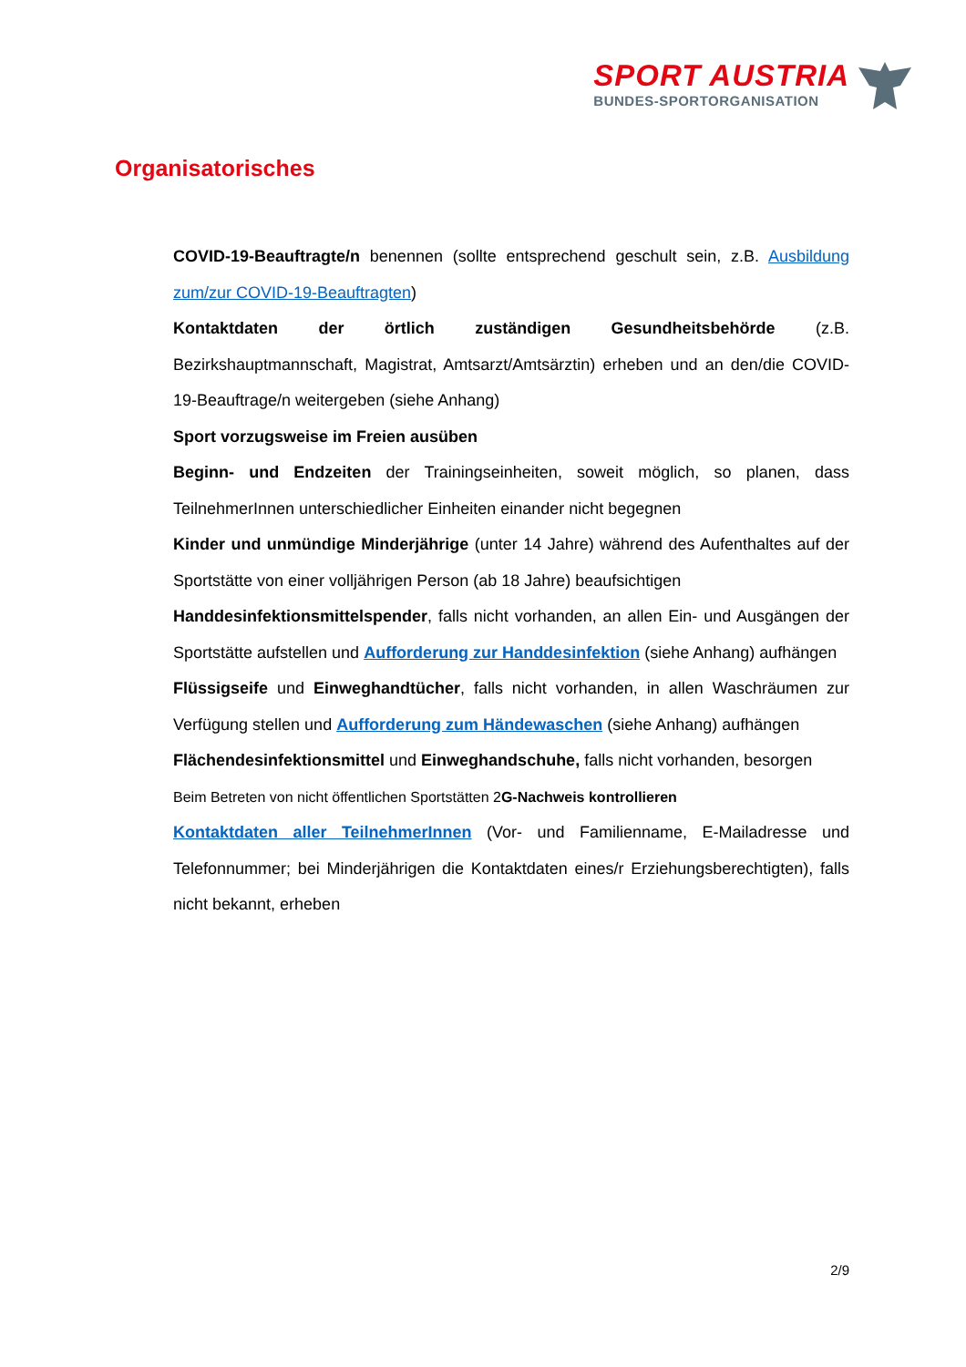SPORT AUSTRIA
BUNDES-SPORTORGANISATION
Organisatorisches
COVID-19-Beauftragte/n benennen (sollte entsprechend geschult sein, z.B. Ausbildung zum/zur COVID-19-Beauftragten)
Kontaktdaten der örtlich zuständigen Gesundheitsbehörde (z.B. Bezirkshauptmannschaft, Magistrat, Amtsarzt/Amtsärztin) erheben und an den/die COVID-19-Beauftrage/n weitergeben (siehe Anhang)
Sport vorzugsweise im Freien ausüben
Beginn- und Endzeiten der Trainingseinheiten, soweit möglich, so planen, dass TeilnehmerInnen unterschiedlicher Einheiten einander nicht begegnen
Kinder und unmündige Minderjährige (unter 14 Jahre) während des Aufenthaltes auf der Sportstätte von einer volljährigen Person (ab 18 Jahre) beaufsichtigen
Handdesinfektionsmittelspender, falls nicht vorhanden, an allen Ein- und Ausgängen der Sportstätte aufstellen und Aufforderung zur Handdesinfektion (siehe Anhang) aufhängen
Flüssigseife und Einweghandtücher, falls nicht vorhanden, in allen Waschräumen zur Verfügung stellen und Aufforderung zum Händewaschen (siehe Anhang) aufhängen
Flächendesinfektionsmittel und Einweghandschuhe, falls nicht vorhanden, besorgen
Beim Betreten von nicht öffentlichen Sportstätten 2G-Nachweis kontrollieren
Kontaktdaten aller TeilnehmerInnen (Vor- und Familienname, E-Mailadresse und Telefonnummer; bei Minderjährigen die Kontaktdaten eines/r Erziehungsberechtigten), falls nicht bekannt, erheben
2/9